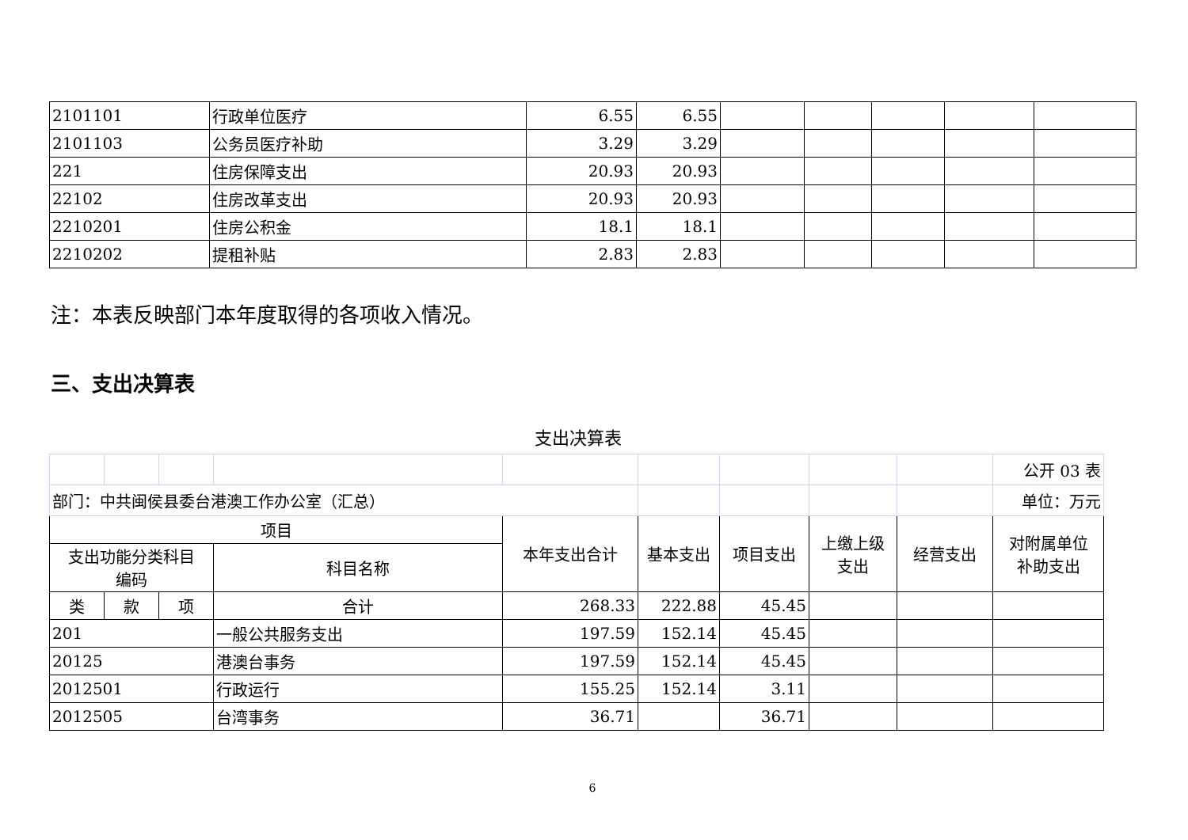| 2101101 | 行政单位医疗 | 6.55 | 6.55 | | | | | |
| 2101103 | 公务员医疗补助 | 3.29 | 3.29 | | | | | |
| 221 | 住房保障支出 | 20.93 | 20.93 | | | | | |
| 22102 | 住房改革支出 | 20.93 | 20.93 | | | | | |
| 2210201 | 住房公积金 | 18.1 | 18.1 | | | | | |
| 2210202 | 提租补贴 | 2.83 | 2.83 | | | | | |
注：本表反映部门本年度取得的各项收入情况。
三、支出决算表
支出决算表
| | | | | | | | | | 公开 03 表 |
| 部门：中共闽侯县委台港澳工作办公室（汇总） | | | | | | | | | 单位：万元 |
| 项目 | | | | 本年支出合计 | 基本支出 | 项目支出 | 上缴上级 支出 | 经营支出 | 对附属单位 补助支出 |
| 支出功能分类科目 编码 | | | 科目名称 | | | | | | |
| 类 | 款 | 项 | 合计 | 268.33 | 222.88 | 45.45 | | | |
| 201 | | | 一般公共服务支出 | 197.59 | 152.14 | 45.45 | | | |
| 20125 | | | 港澳台事务 | 197.59 | 152.14 | 45.45 | | | |
| 2012501 | | | 行政运行 | 155.25 | 152.14 | 3.11 | | | |
| 2012505 | | | 台湾事务 | 36.71 | | 36.71 | | | |
6